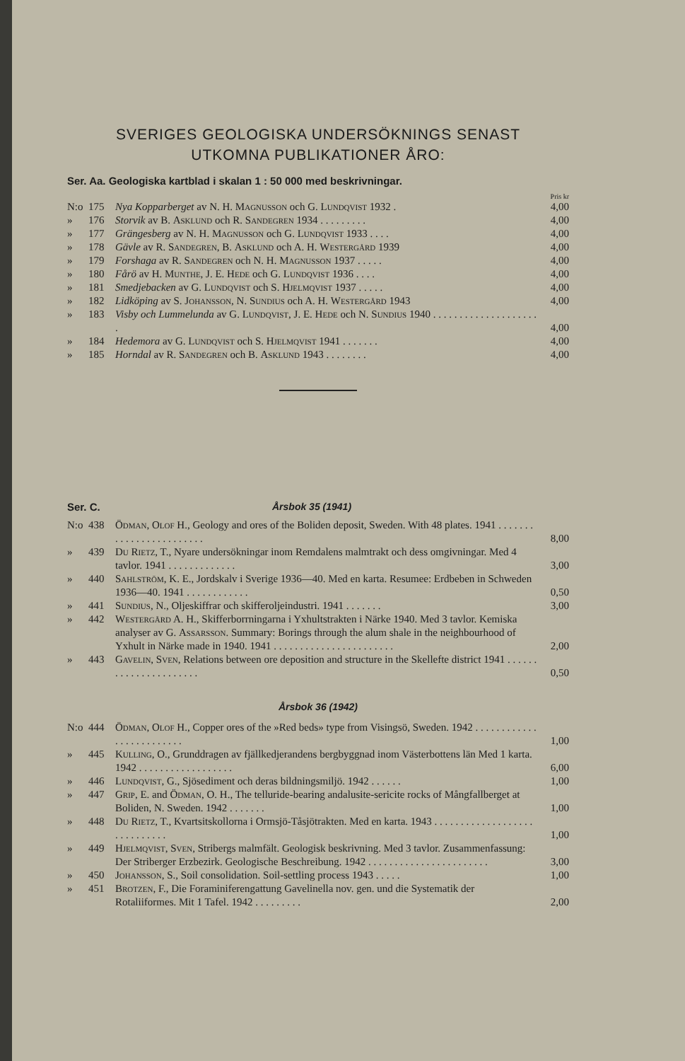SVERIGES GEOLOGISKA UNDERSÖKNINGS SENAST
UTKOMNA PUBLIKATIONER ÅRO:
Ser. Aa. Geologiska kartblad i skalan 1 : 50 000 med beskrivningar.
Pris kr
| N:o | 175 | Nya Kopparberget av N. H. Magnusson och G. Lundqvist 1932 . | 4,00 |
| » | 176 | Storvik av B. Asklund och R. Sandegren 1934 . . . . . . . . . | 4,00 |
| » | 177 | Grängesberg av N. H. Magnusson och G. Lundqvist 1933 . . . . | 4,00 |
| » | 178 | Gävle av R. Sandegren , B. Asklund och A. H. Westergård 1939 | 4,00 |
| » | 179 | Forshaga av R. Sandegren och N. H. Magnusson 1937 . . . . . | 4,00 |
| » | 180 | Fårö av H. Munthe , J. E. Hede och G. Lundqvist 1936 . . . . | 4,00 |
| » | 181 | Smedjebacken av G. Lundqvist och S. Hjelmqvist 1937 . . . . . | 4,00 |
| » | 182 | Lidköping av S. Johansson , N. Sundius och A. H. Westergård 1943 | 4,00 |
| » | 183 | Visby och Lummelunda av G. Lundqvist , J. E. Hede och N. Sundius 1940 . . . . . . . . . . . . . . . . . . . . . | 4,00 |
| » | 184 | Hedemora av G. Lundqvist och S. Hjelmqvist 1941 . . . . . . . | 4,00 |
| » | 185 | Horndal av R. Sandegren och B. Asklund 1943 . . . . . . . . | 4,00 |
Ser. C. Årsbok 35 (1941)
| N:o | 438 | Ödman, Olof H., Geology and ores of the Boliden deposit, Sweden. With 48 plates. 1941 . . . . . . . . . . . . . . . . . . . . . . . . | 8,00 |
| » | 439 | Du Rietz , T., Nyare undersökningar inom Remdalens malmtrakt och dess omgivningar. Med 4 tavlor. 1941 . . . . . . . . . . . . . | 3,00 |
| » | 440 | Sahlström , K. E., Jordskalv i Sverige 1936—40. Med en karta. Resumee: Erdbeben in Schweden 1936—40. 1941 . . . . . . . . . . . . | 0,50 |
| » | 441 | Sundius , N., Oljeskiffrar och skifferoljeindustri. 1941 . . . . . . . | 3,00 |
| » | 442 | Westergård A. H., Skifferborrningarna i Yxhultstrakten i Närke 1940. Med 3 tavlor. Kemiska analyser av G. Assarsson . Summary: Borings through the alum shale in the neighbourhood of Yxhult in Närke made in 1940. 1941 . . . . . . . . . . . . . . . . . . . . . . . | 2,00 |
| » | 443 | Gavelin, Sven , Relations between ore deposition and structure in the Skellefte district 1941 . . . . . . . . . . . . . . . . . . . . . . | 0,50 |
Årsbok 36 (1942)
| N:o | 444 | Ödman, Olof H., Copper ores of the »Red beds» type from Visingsö, Sweden. 1942 . . . . . . . . . . . . . . . . . . . . . . . . . | 1,00 |
| » | 445 | Kulling , O., Grunddragen av fjällkedjerandens bergbyggnad inom Västerbottens län Med 1 karta. 1942 . . . . . . . . . . . . . . . . . . | 6,00 |
| » | 446 | Lundqvist , G., Sjösediment och deras bildningsmiljö. 1942 . . . . . . | 1,00 |
| » | 447 | Grip , E. and Ödman , O. H., The telluride-bearing andalusite-sericite rocks of Mångfallberget at Boliden, N. Sweden. 1942 . . . . . . . | 1,00 |
| » | 448 | Du Rietz , T., Kvartsitskollorna i Ormsjö-Tåsjötrakten. Med en karta. 1943 . . . . . . . . . . . . . . . . . . . . . . . . . . . . . | 1,00 |
| » | 449 | Hjelmqvist, Sven , Stribergs malmfält. Geologisk beskrivning. Med 3 tavlor. Zusammenfassung: Der Striberger Erzbezirk. Geologische Beschreibung. 1942 . . . . . . . . . . . . . . . . . . . . . . . | 3,00 |
| » | 450 | Johansson , S., Soil consolidation. Soil-settling process 1943 . . . . . | 1,00 |
| » | 451 | Brotzen , F., Die Foraminiferengattung Gavelinella nov. gen. und die Systematik der Rotaliiformes. Mit 1 Tafel. 1942 . . . . . . . . . | 2,00 |